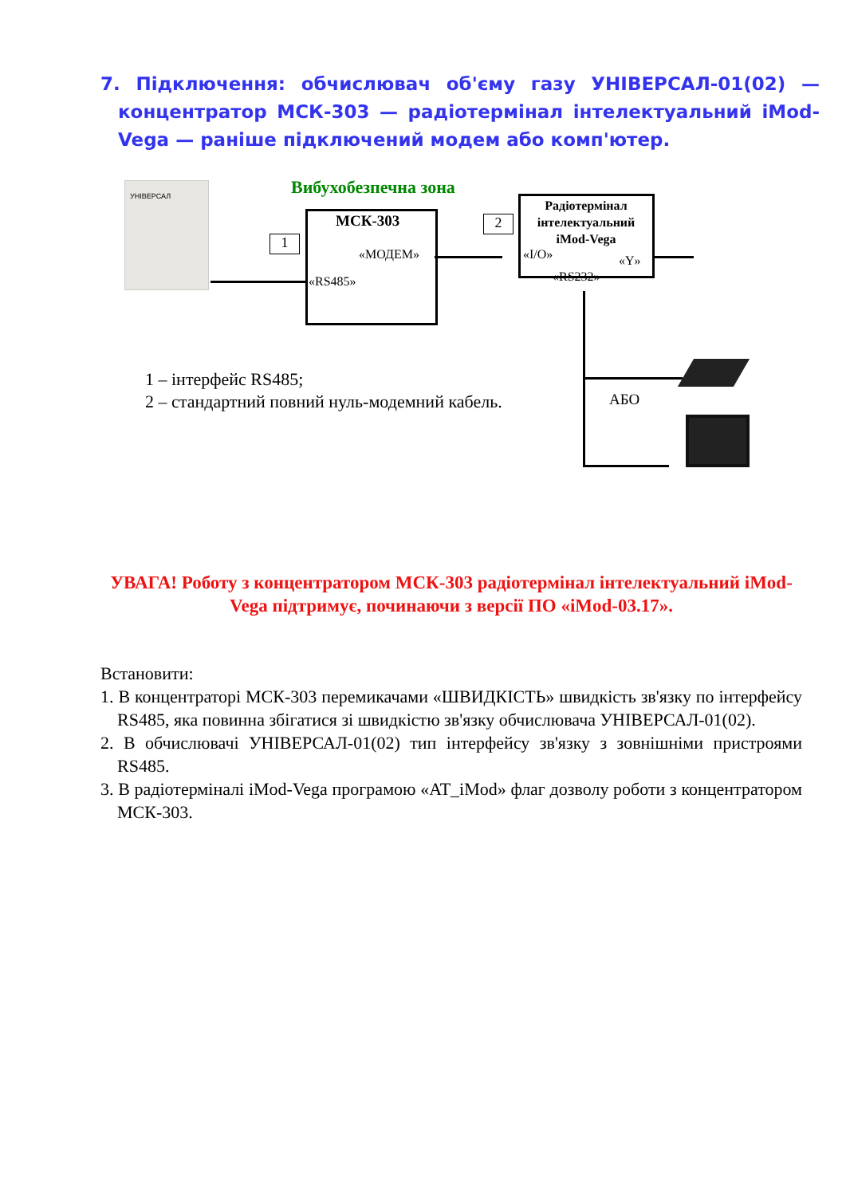7. Підключення: обчислювач об'єму газу УНІВЕРСАЛ-01(02) — концентратор МСК-303 — радіотермінал інтелектуальний iMod-Vega — раніше підключений модем або комп'ютер.
УНІВЕРСАЛ Вибухобезпечна зона
МСК-303
«МОДЕМ»
«RS485»
1
2
Радіотермінал інтелектуальний iMod-Vega
«I/O» «Y»
«RS232»
АБО
1 – інтерфейс RS485;
2 – стандартний повний нуль-модемний кабель.
УВАГА! Роботу з концентратором МСК-303 радіотермінал інтелектуальний iMod-Vega підтримує, починаючи з версії ПО «iMod-03.17».
Встановити:
1. В концентраторі МСК-303 перемикачами «ШВИДКІСТЬ» швидкість зв'язку по інтерфейсу RS485, яка повинна збігатися зі швидкістю зв'язку обчислювача УНІВЕРСАЛ-01(02).
2. В обчислювачі УНІВЕРСАЛ-01(02) тип інтерфейсу зв'язку з зовнішніми пристроями RS485.
3. В радіотерміналі iMod-Vega програмою «AT_iMod» флаг дозволу роботи з концентратором МСК-303.